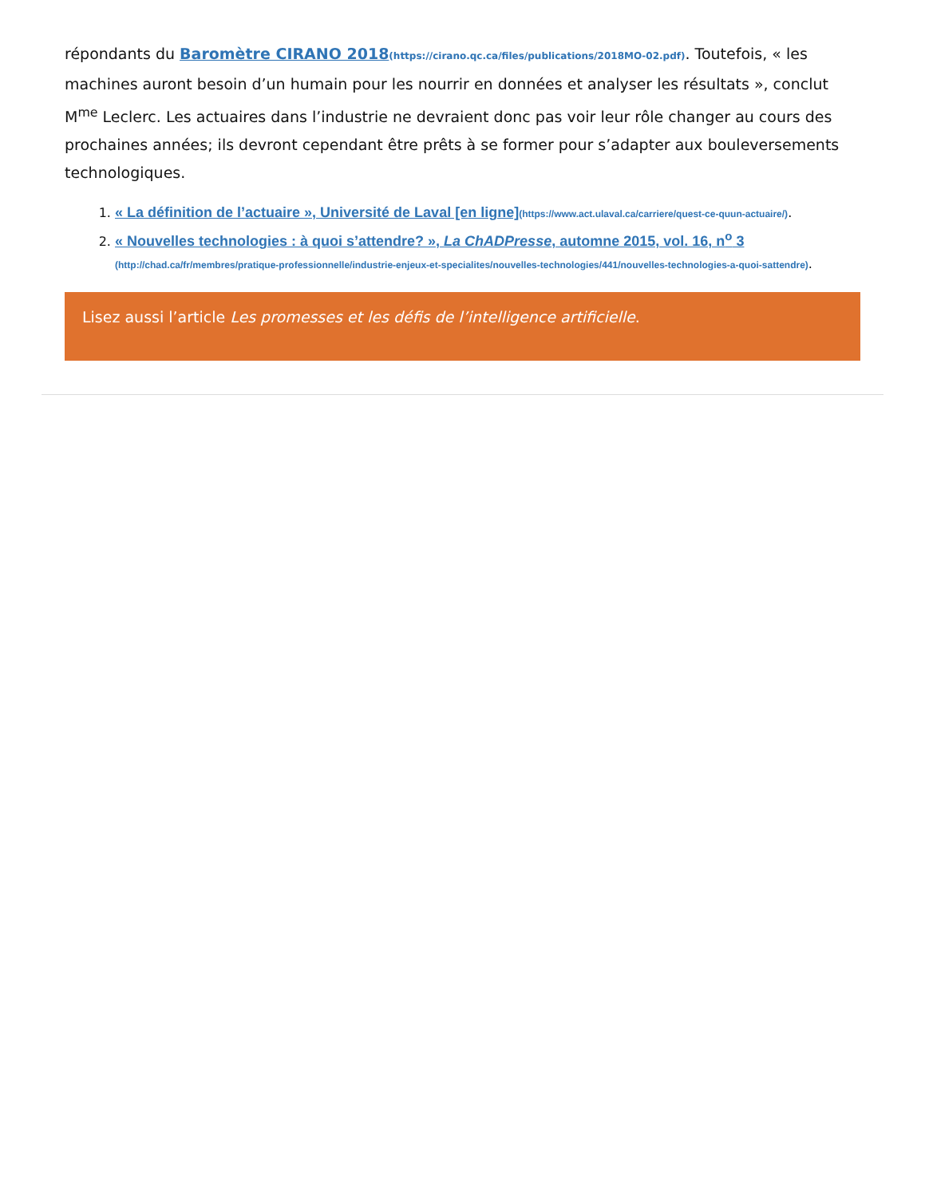répondants du Baromètre CIRANO 2018(https://cirano.qc.ca/files/publications/2018MO-02.pdf). Toutefois, « les machines auront besoin d’un humain pour les nourrir en données et analyser les résultats », conclut M<sup>me</sup> Leclerc. Les actuaires dans l’industrie ne devraient donc pas voir leur rôle changer au cours des prochaines années; ils devront cependant être prêts à se former pour s’adapter aux bouleversements technologiques.
1. « La définition de l’actuaire », Université de Laval [en ligne](https://www.act.ulaval.ca/carriere/quest-ce-quun-actuaire/).
2. « Nouvelles technologies : à quoi s’attendre? », La ChADPresse, automne 2015, vol. 16, n<sup>o</sup> 3
(http://chad.ca/fr/membres/pratique-professionnelle/industrie-enjeux-et-specialites/nouvelles-technologies/441/nouvelles-technologies-a-quoi-sattendre).
Lisez aussi l’article Les promesses et les défis de l’intelligence artificielle.